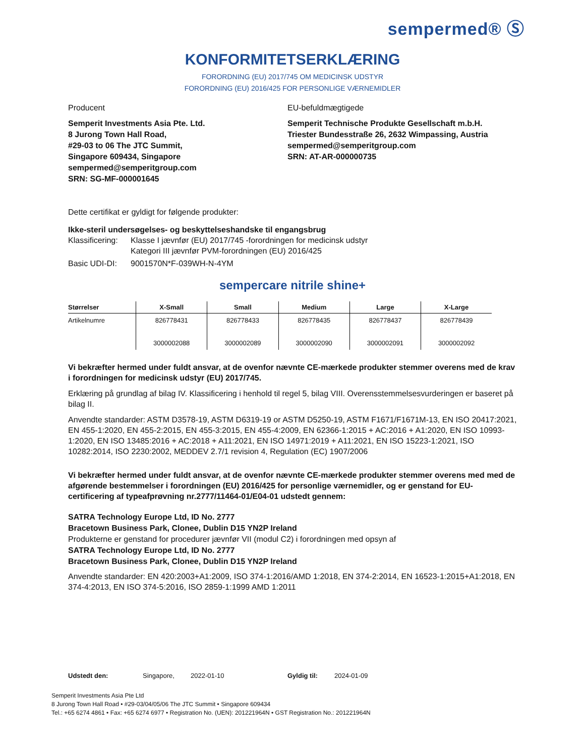sempermed® Ⓢ
KONFORMITETSERKLÆRING
FORORDNING (EU) 2017/745 OM MEDICINSK UDSTYR
FORORDNING (EU) 2016/425 FOR PERSONLIGE VÆRNEMIDLER
Producent
Semperit Investments Asia Pte. Ltd.
8 Jurong Town Hall Road,
#29-03 to 06 The JTC Summit,
Singapore 609434, Singapore
sempermed@semperitgroup.com
SRN: SG-MF-000001645
EU-befuldmægtigede
Semperit Technische Produkte Gesellschaft m.b.H.
Triester Bundesstraße 26, 2632 Wimpassing, Austria
sempermed@semperitgroup.com
SRN: AT-AR-000000735
Dette certifikat er gyldigt for følgende produkter:
Ikke-steril undersøgelses- og beskyttelseshandske til engangsbrug
Klassificering:
Klasse I jævnfør (EU) 2017/745 -forordningen for medicinsk udstyr
Kategori III jævnfør PVM-forordningen (EU) 2016/425
Basic UDI-DI:
9001570N*F-039WH-N-4YM
sempercare nitrile shine+
| Størrelser | X-Small | Small | Medium | Large | X-Large |
| --- | --- | --- | --- | --- | --- |
| Artikelnumre | 826778431 3000002088 | 826778433 3000002089 | 826778435 3000002090 | 826778437 3000002091 | 826778439 3000002092 |
Vi bekræfter hermed under fuldt ansvar, at de ovenfor nævnte CE-mærkede produkter stemmer overens med de krav i forordningen for medicinsk udstyr (EU) 2017/745.
Erklæring på grundlag af bilag IV. Klassificering i henhold til regel 5, bilag VIII. Overensstemmelsesvurderingen er baseret på bilag II.
Anvendte standarder: ASTM D3578-19, ASTM D6319-19 or ASTM D5250-19, ASTM F1671/F1671M-13, EN ISO 20417:2021, EN 455-1:2020, EN 455-2:2015, EN 455-3:2015, EN 455-4:2009, EN 62366-1:2015 + AC:2016 + A1:2020, EN ISO 10993-1:2020, EN ISO 13485:2016 + AC:2018 + A11:2021, EN ISO 14971:2019 + A11:2021, EN ISO 15223-1:2021, ISO 10282:2014, ISO 2230:2002, MEDDEV 2.7/1 revision 4, Regulation (EC) 1907/2006
Vi bekræfter hermed under fuldt ansvar, at de ovenfor nævnte CE-mærkede produkter stemmer overens med med de afgørende bestemmelser i forordningen (EU) 2016/425 for personlige værnemidler, og er genstand for EU-certificering af typeafprøvning nr.2777/11464-01/E04-01 udstedt gennem:
SATRA Technology Europe Ltd, ID No. 2777
Bracetown Business Park, Clonee, Dublin D15 YN2P Ireland
Produkterne er genstand for procedurer jævnfør VII (modul C2) i forordningen med opsyn af
SATRA Technology Europe Ltd, ID No. 2777
Bracetown Business Park, Clonee, Dublin D15 YN2P Ireland
Anvendte standarder: EN 420:2003+A1:2009, ISO 374-1:2016/AMD 1:2018, EN 374-2:2014, EN 16523-1:2015+A1:2018, EN 374-4:2013, EN ISO 374-5:2016, ISO 2859-1:1999 AMD 1:2011
Udstedt den: Singapore, 2022-01-10 Gyldig til: 2024-01-09
Semperit Investments Asia Pte Ltd
8 Jurong Town Hall Road • #29-03/04/05/06 The JTC Summit • Singapore 609434
Tel.: +65 6274 4861 • Fax: +65 6274 6977 • Registration No. (UEN): 201221964N • GST Registration No.: 201221964N